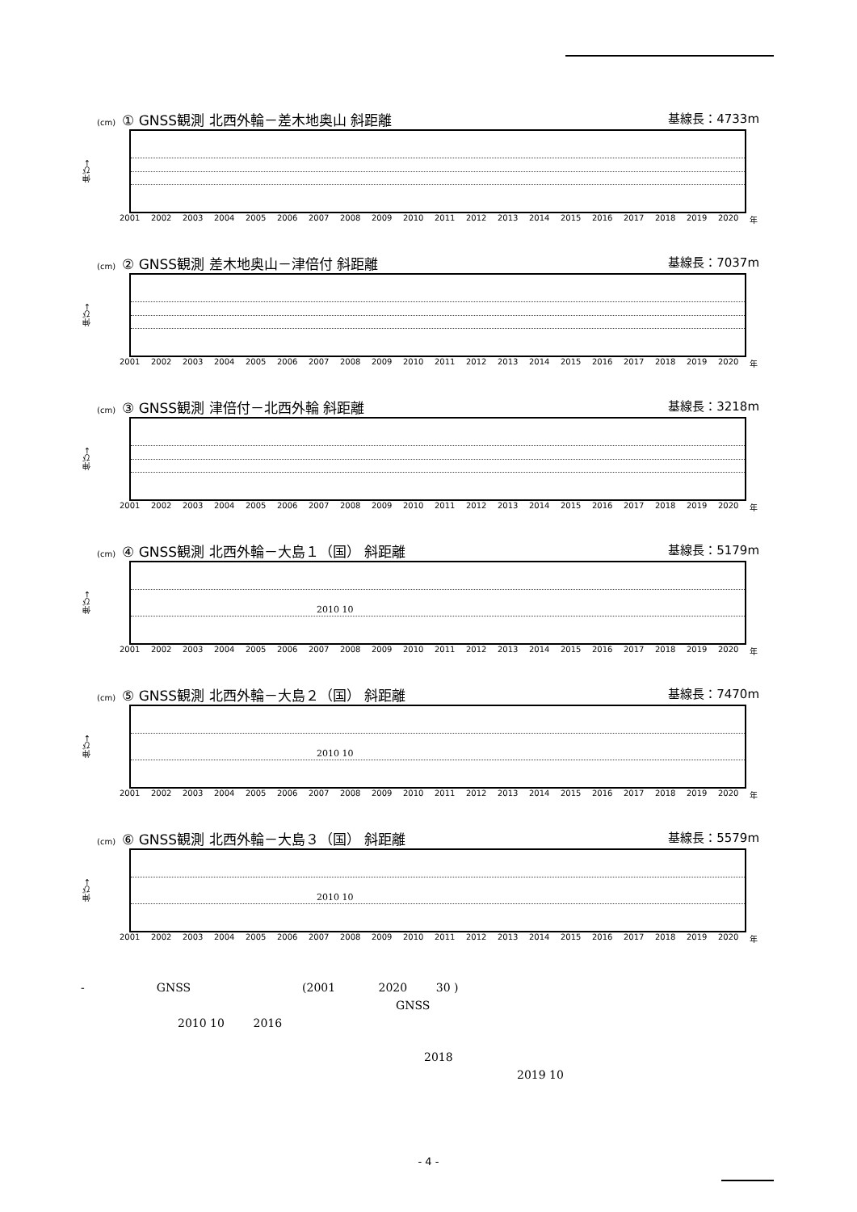(cm) ① GNSS観測 北西外輪－差木地奥山 斜距離 基線長：4733m
伸び→
2001 2002 2003 2004 2005 2006 2007 2008 2009 2010 2011 2012 2013 2014 2015 2016 2017 2018 2019 2020 年
(cm) ② GNSS観測 差木地奥山－津倍付 斜距離 基線長：7037m
伸び→
2001 2002 2003 2004 2005 2006 2007 2008 2009 2010 2011 2012 2013 2014 2015 2016 2017 2018 2019 2020 年
(cm) ③ GNSS観測 津倍付－北西外輪 斜距離 基線長：3218m
伸び→
2001 2002 2003 2004 2005 2006 2007 2008 2009 2010 2011 2012 2013 2014 2015 2016 2017 2018 2019 2020 年
(cm) ④ GNSS観測 北西外輪－大島１（国） 斜距離 基線長：5179m
伸び→
2010 10
2001 2002 2003 2004 2005 2006 2007 2008 2009 2010 2011 2012 2013 2014 2015 2016 2017 2018 2019 2020 年
(cm) ⑤ GNSS観測 北西外輪－大島２（国） 斜距離 基線長：7470m
伸び→
2010 10
2001 2002 2003 2004 2005 2006 2007 2008 2009 2010 2011 2012 2013 2014 2015 2016 2017 2018 2019 2020 年
(cm) ⑥ GNSS観測 北西外輪－大島３（国） 斜距離 基線長：5579m
伸び→
2010 10
2001 2002 2003 2004 2005 2006 2007 2008 2009 2010 2011 2012 2013 2014 2015 2016 2017 2018 2019 2020 年
- GNSS (2001 2020 30 )
GNSS
2010 10 2016
2018
2019 10
- 4 -